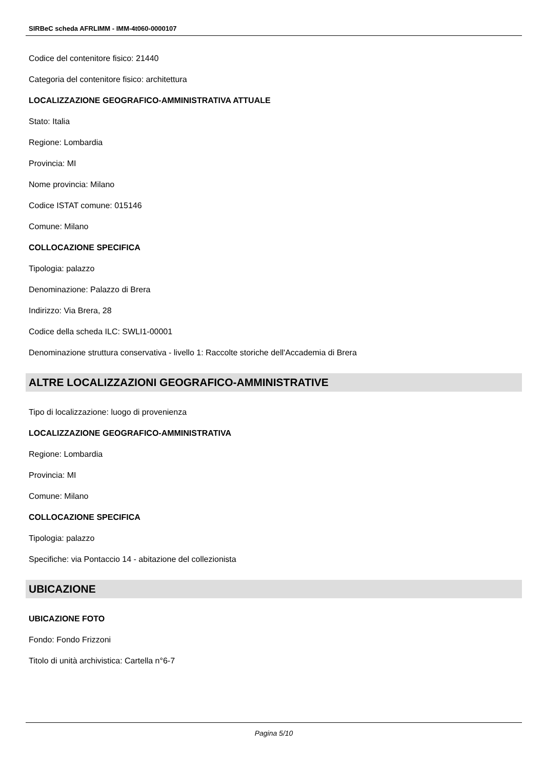SIRBeC scheda AFRLIMM - IMM-4t060-0000107
Codice del contenitore fisico: 21440
Categoria del contenitore fisico: architettura
LOCALIZZAZIONE GEOGRAFICO-AMMINISTRATIVA ATTUALE
Stato: Italia
Regione: Lombardia
Provincia: MI
Nome provincia: Milano
Codice ISTAT comune: 015146
Comune: Milano
COLLOCAZIONE SPECIFICA
Tipologia: palazzo
Denominazione: Palazzo di Brera
Indirizzo: Via Brera, 28
Codice della scheda ILC: SWLI1-00001
Denominazione struttura conservativa - livello 1: Raccolte storiche dell'Accademia di Brera
ALTRE LOCALIZZAZIONI GEOGRAFICO-AMMINISTRATIVE
Tipo di localizzazione: luogo di provenienza
LOCALIZZAZIONE GEOGRAFICO-AMMINISTRATIVA
Regione: Lombardia
Provincia: MI
Comune: Milano
COLLOCAZIONE SPECIFICA
Tipologia: palazzo
Specifiche: via Pontaccio 14 - abitazione del collezionista
UBICAZIONE
UBICAZIONE FOTO
Fondo: Fondo Frizzoni
Titolo di unità archivistica: Cartella n°6-7
Pagina 5/10